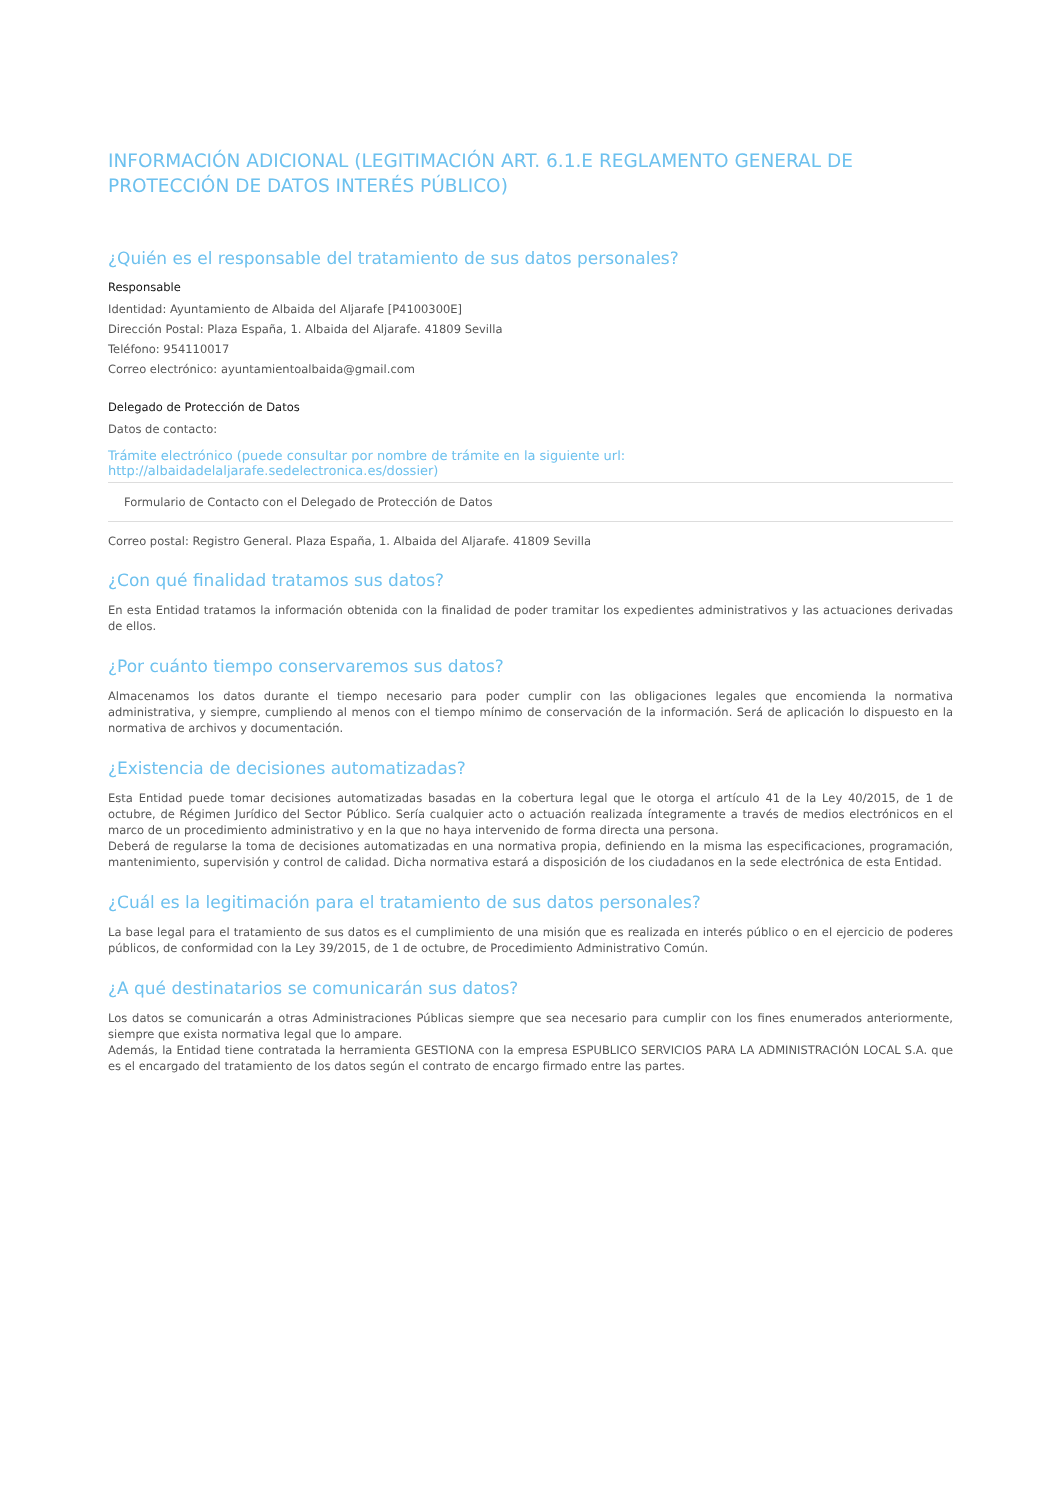INFORMACIÓN ADICIONAL (LEGITIMACIÓN ART. 6.1.E REGLAMENTO GENERAL DE PROTECCIÓN DE DATOS INTERÉS PÚBLICO)
¿Quién es el responsable del tratamiento de sus datos personales?
Responsable
Identidad: Ayuntamiento de Albaida del Aljarafe [P4100300E]
Dirección Postal: Plaza España, 1. Albaida del Aljarafe. 41809 Sevilla
Teléfono: 954110017
Correo electrónico: ayuntamientoalbaida@gmail.com
Delegado de Protección de Datos
Datos de contacto:
Trámite electrónico (puede consultar por nombre de trámite en la siguiente url: http://albaidadelaljarafe.sedelectronica.es/dossier)
Formulario de Contacto con el Delegado de Protección de Datos
Correo postal: Registro General. Plaza España, 1. Albaida del Aljarafe. 41809 Sevilla
¿Con qué finalidad tratamos sus datos?
En esta Entidad tratamos la información obtenida con la finalidad de poder tramitar los expedientes administrativos y las actuaciones derivadas de ellos.
¿Por cuánto tiempo conservaremos sus datos?
Almacenamos los datos durante el tiempo necesario para poder cumplir con las obligaciones legales que encomienda la normativa administrativa, y siempre, cumpliendo al menos con el tiempo mínimo de conservación de la información. Será de aplicación lo dispuesto en la normativa de archivos y documentación.
¿Existencia de decisiones automatizadas?
Esta Entidad puede tomar decisiones automatizadas basadas en la cobertura legal que le otorga el artículo 41 de la Ley 40/2015, de 1 de octubre, de Régimen Jurídico del Sector Público. Sería cualquier acto o actuación realizada íntegramente a través de medios electrónicos en el marco de un procedimiento administrativo y en la que no haya intervenido de forma directa una persona.
Deberá de regularse la toma de decisiones automatizadas en una normativa propia, definiendo en la misma las especificaciones, programación, mantenimiento, supervisión y control de calidad. Dicha normativa estará a disposición de los ciudadanos en la sede electrónica de esta Entidad.
¿Cuál es la legitimación para el tratamiento de sus datos personales?
La base legal para el tratamiento de sus datos es el cumplimiento de una misión que es realizada en interés público o en el ejercicio de poderes públicos, de conformidad con la Ley 39/2015, de 1 de octubre, de Procedimiento Administrativo Común.
¿A qué destinatarios se comunicarán sus datos?
Los datos se comunicarán a otras Administraciones Públicas siempre que sea necesario para cumplir con los fines enumerados anteriormente, siempre que exista normativa legal que lo ampare.
Además, la Entidad tiene contratada la herramienta GESTIONA con la empresa ESPUBLICO SERVICIOS PARA LA ADMINISTRACIÓN LOCAL S.A. que es el encargado del tratamiento de los datos según el contrato de encargo firmado entre las partes.